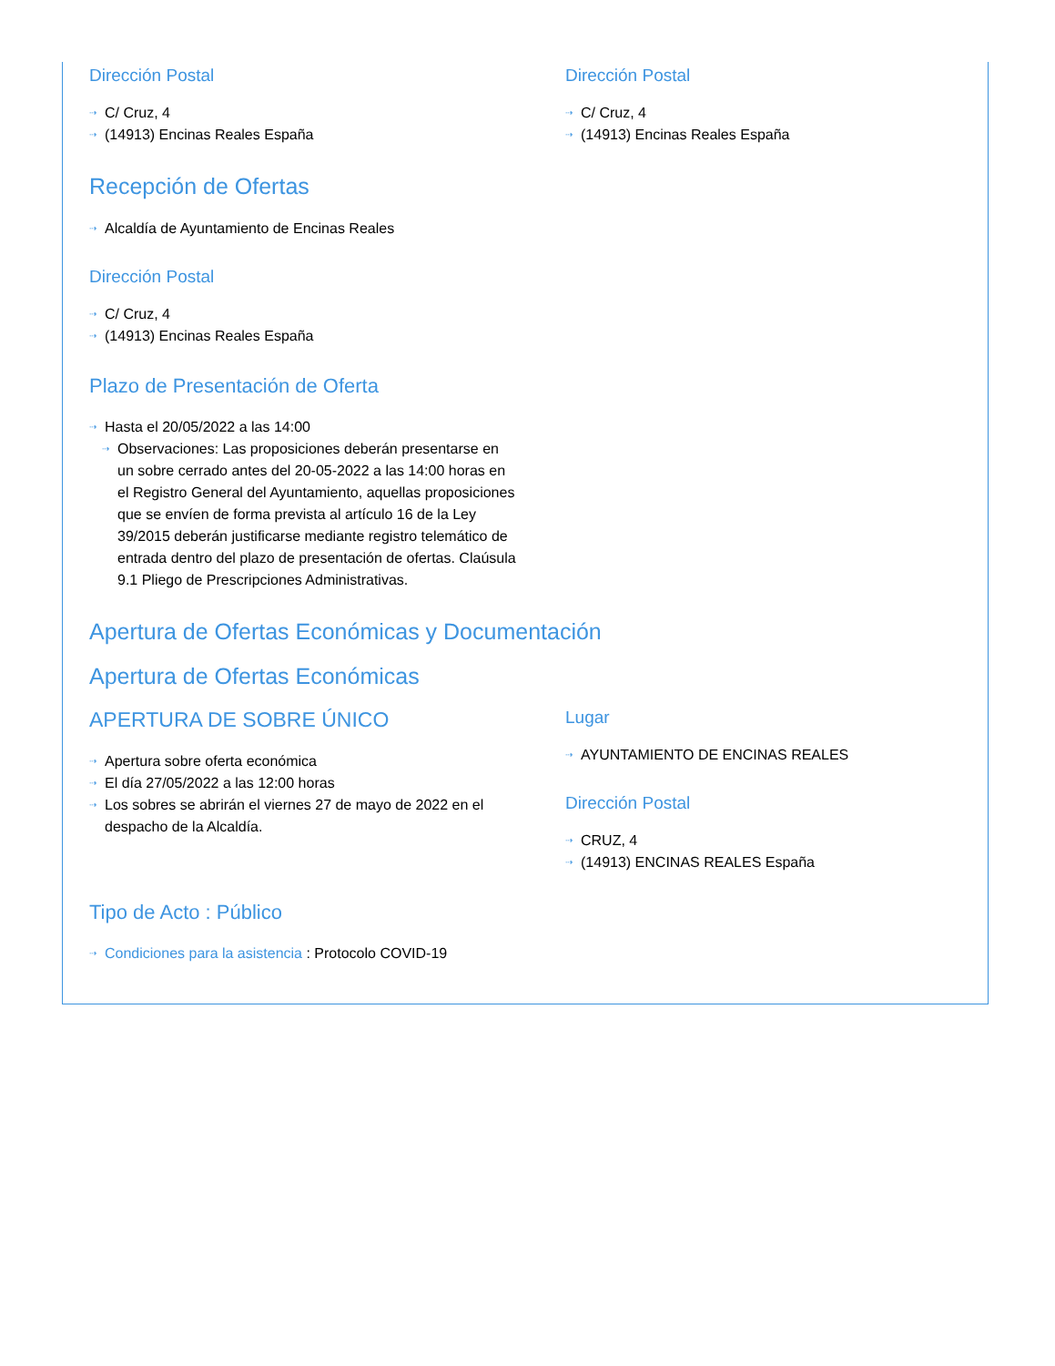Dirección Postal
⇢ C/ Cruz, 4
⇢ (14913) Encinas Reales España
Dirección Postal
⇢ C/ Cruz, 4
⇢ (14913) Encinas Reales España
Recepción de Ofertas
⇢ Alcaldía de Ayuntamiento de Encinas Reales
Dirección Postal
⇢ C/ Cruz, 4
⇢ (14913) Encinas Reales España
Plazo de Presentación de Oferta
⇢ Hasta el 20/05/2022 a las 14:00
⇢ Observaciones: Las proposiciones deberán presentarse en un sobre cerrado antes del 20-05-2022 a las 14:00 horas en el Registro General del Ayuntamiento, aquellas proposiciones que se envíen de forma prevista al artículo 16 de la Ley 39/2015 deberán justificarse mediante registro telemático de entrada dentro del plazo de presentación de ofertas. Claúsula 9.1 Pliego de Prescripciones Administrativas.
Apertura de Ofertas Económicas y Documentación
Apertura de Ofertas Económicas
APERTURA DE SOBRE ÚNICO
⇢ Apertura sobre oferta económica
⇢ El día 27/05/2022 a las 12:00 horas
⇢ Los sobres se abrirán el viernes 27 de mayo de 2022 en el despacho de la Alcaldía.
Lugar
⇢ AYUNTAMIENTO DE ENCINAS REALES
Dirección Postal
⇢ CRUZ, 4
⇢ (14913) ENCINAS REALES España
Tipo de Acto : Público
⇢ Condiciones para la asistencia : Protocolo COVID-19